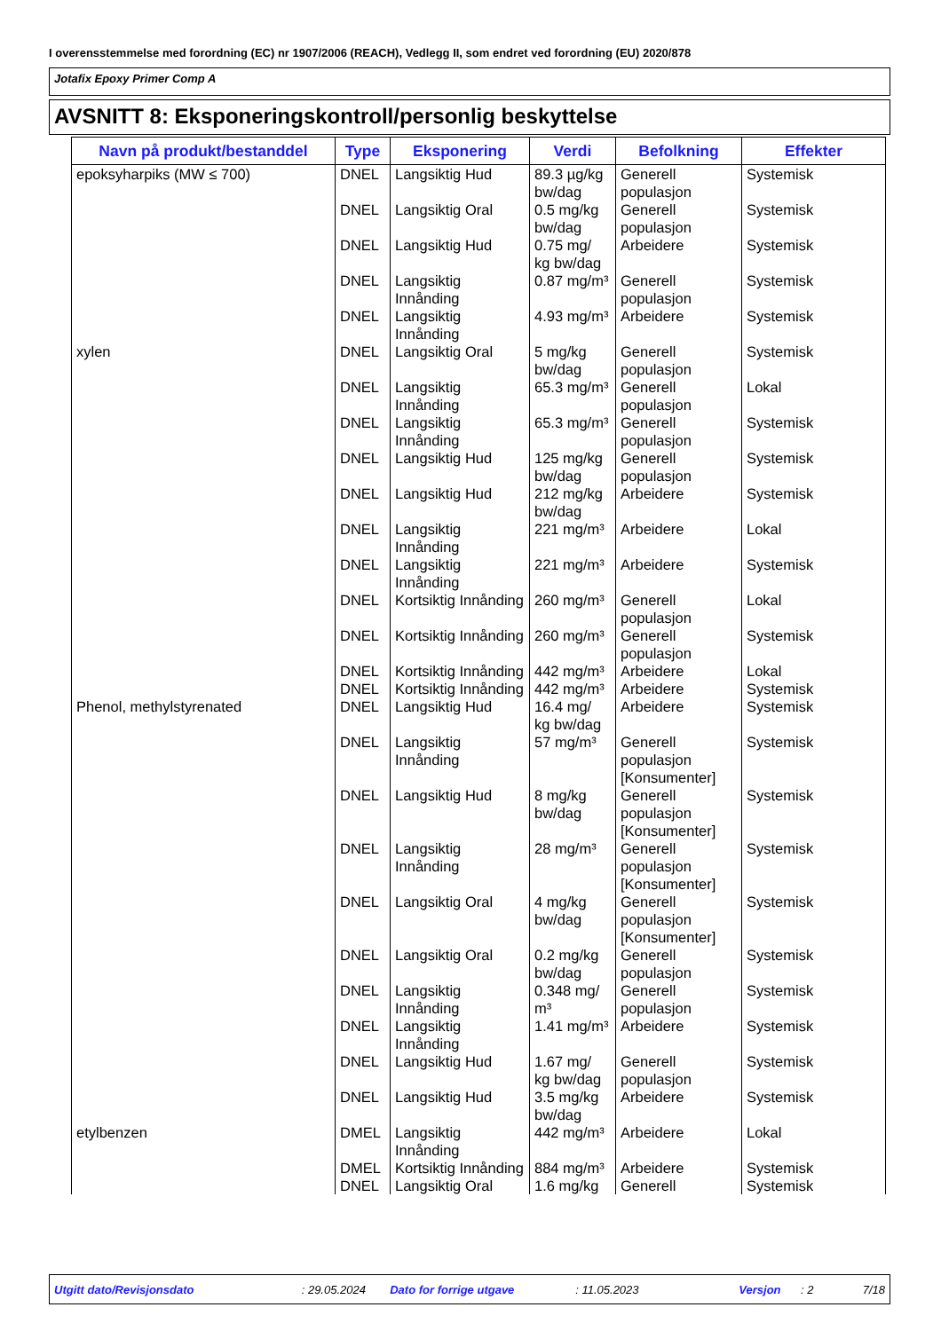I overensstemmelse med forordning (EC) nr 1907/2006 (REACH), Vedlegg II, som endret ved forordning (EU) 2020/878
Jotafix Epoxy Primer Comp A
AVSNITT 8: Eksponeringskontroll/personlig beskyttelse
| Navn på produkt/bestanddel | Type | Eksponering | Verdi | Befolkning | Effekter |
| --- | --- | --- | --- | --- | --- |
| epoksyharpiks (MW ≤ 700) | DNEL | Langsiktig Hud | 89.3 µg/kg bw/dag | Generell populasjon | Systemisk |
| | DNEL | Langsiktig Oral | 0.5 mg/kg bw/dag | Generell populasjon | Systemisk |
| | DNEL | Langsiktig Hud | 0.75 mg/ kg bw/dag | Arbeidere | Systemisk |
| | DNEL | Langsiktig Innånding | 0.87 mg/m³ | Generell populasjon | Systemisk |
| | DNEL | Langsiktig Innånding | 4.93 mg/m³ | Arbeidere | Systemisk |
| xylen | DNEL | Langsiktig Oral | 5 mg/kg bw/dag | Generell populasjon | Systemisk |
| | DNEL | Langsiktig Innånding | 65.3 mg/m³ | Generell populasjon | Lokal |
| | DNEL | Langsiktig Innånding | 65.3 mg/m³ | Generell populasjon | Systemisk |
| | DNEL | Langsiktig Hud | 125 mg/kg bw/dag | Generell populasjon | Systemisk |
| | DNEL | Langsiktig Hud | 212 mg/kg bw/dag | Arbeidere | Systemisk |
| | DNEL | Langsiktig Innånding | 221 mg/m³ | Arbeidere | Lokal |
| | DNEL | Langsiktig Innånding | 221 mg/m³ | Arbeidere | Systemisk |
| | DNEL | Kortsiktig Innånding | 260 mg/m³ | Generell populasjon | Lokal |
| | DNEL | Kortsiktig Innånding | 260 mg/m³ | Generell populasjon | Systemisk |
| | DNEL | Kortsiktig Innånding | 442 mg/m³ | Arbeidere | Lokal |
| | DNEL | Kortsiktig Innånding | 442 mg/m³ | Arbeidere | Systemisk |
| Phenol, methylstyrenated | DNEL | Langsiktig Hud | 16.4 mg/ kg bw/dag | Arbeidere | Systemisk |
| | DNEL | Langsiktig Innånding | 57 mg/m³ | Generell populasjon [Konsumenter] | Systemisk |
| | DNEL | Langsiktig Hud | 8 mg/kg bw/dag | Generell populasjon [Konsumenter] | Systemisk |
| | DNEL | Langsiktig Innånding | 28 mg/m³ | Generell populasjon [Konsumenter] | Systemisk |
| | DNEL | Langsiktig Oral | 4 mg/kg bw/dag | Generell populasjon [Konsumenter] | Systemisk |
| | DNEL | Langsiktig Oral | 0.2 mg/kg bw/dag | Generell populasjon | Systemisk |
| | DNEL | Langsiktig Innånding | 0.348 mg/ m³ | Generell populasjon | Systemisk |
| | DNEL | Langsiktig Innånding | 1.41 mg/m³ | Arbeidere | Systemisk |
| | DNEL | Langsiktig Hud | 1.67 mg/ kg bw/dag | Generell populasjon | Systemisk |
| | DNEL | Langsiktig Hud | 3.5 mg/kg bw/dag | Arbeidere | Systemisk |
| etylbenzen | DMEL | Langsiktig Innånding | 442 mg/m³ | Arbeidere | Lokal |
| | DMEL | Kortsiktig Innånding | 884 mg/m³ | Arbeidere | Systemisk |
| | DNEL | Langsiktig Oral | 1.6 mg/kg | Generell | Systemisk |
Utgitt dato/Revisjonsdato: 29.05.2024 Dato for forrige utgave: 11.05.2023 Versjon: 2 7/18